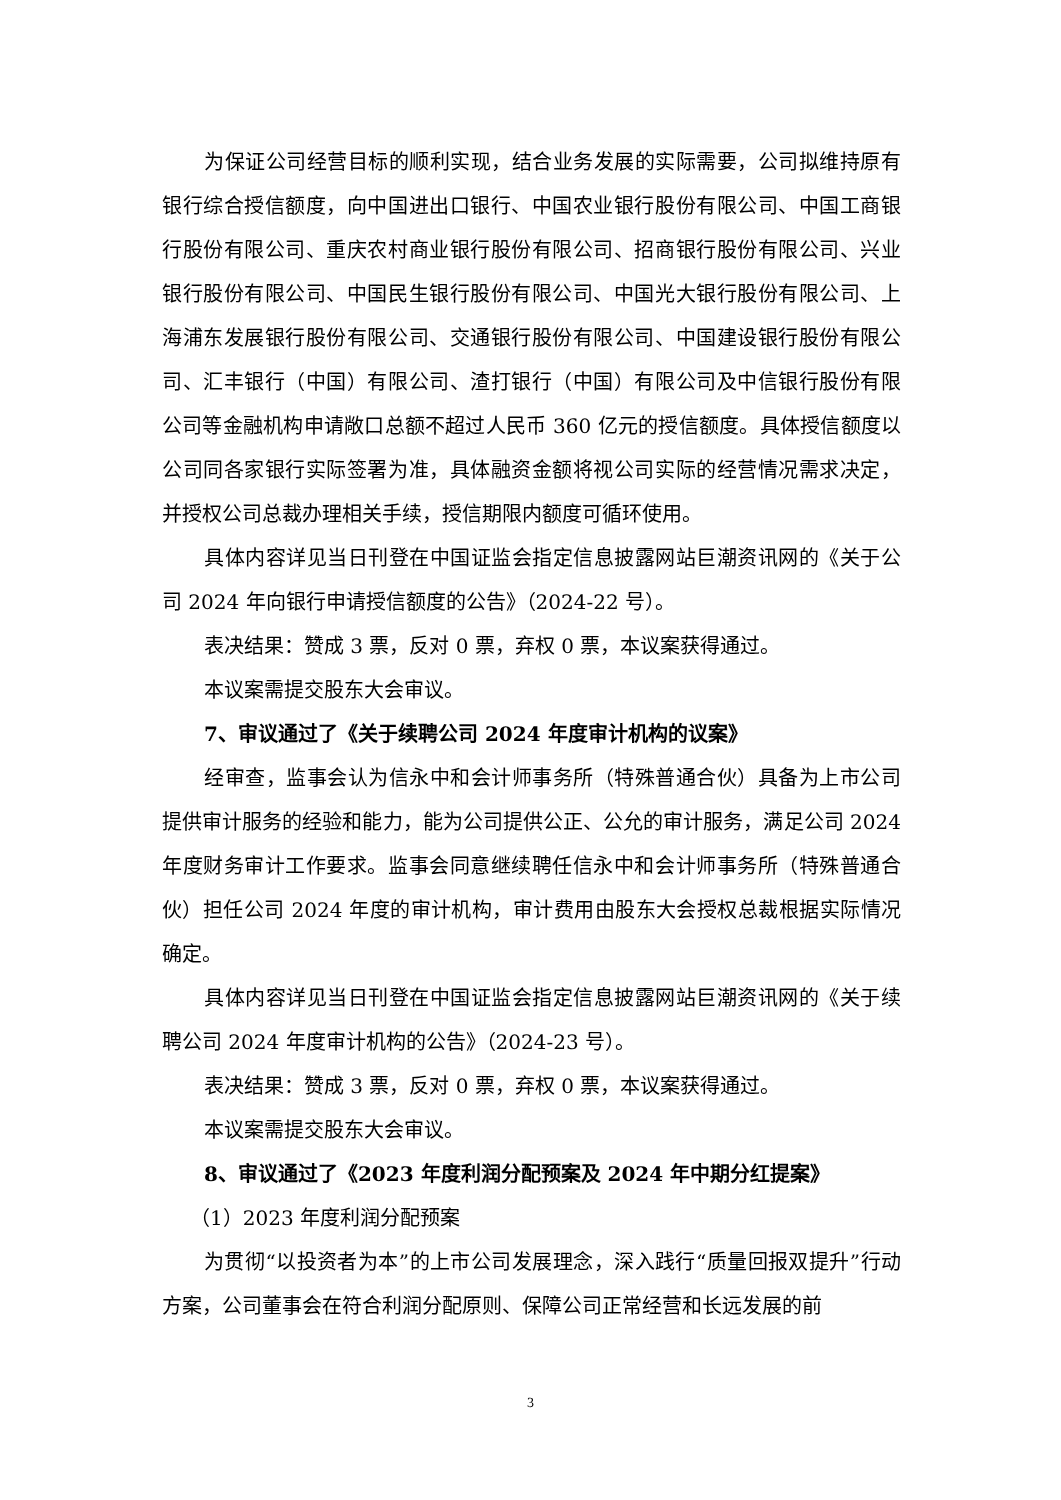为保证公司经营目标的顺利实现，结合业务发展的实际需要，公司拟维持原有银行综合授信额度，向中国进出口银行、中国农业银行股份有限公司、中国工商银行股份有限公司、重庆农村商业银行股份有限公司、招商银行股份有限公司、兴业银行股份有限公司、中国民生银行股份有限公司、中国光大银行股份有限公司、上海浦东发展银行股份有限公司、交通银行股份有限公司、中国建设银行股份有限公司、汇丰银行（中国）有限公司、渣打银行（中国）有限公司及中信银行股份有限公司等金融机构申请敞口总额不超过人民币 360 亿元的授信额度。具体授信额度以公司同各家银行实际签署为准，具体融资金额将视公司实际的经营情况需求决定，并授权公司总裁办理相关手续，授信期限内额度可循环使用。
具体内容详见当日刊登在中国证监会指定信息披露网站巨潮资讯网的《关于公司 2024 年向银行申请授信额度的公告》（2024-22 号）。
表决结果：赞成 3 票，反对 0 票，弃权 0 票，本议案获得通过。
本议案需提交股东大会审议。
7、审议通过了《关于续聘公司 2024 年度审计机构的议案》
经审查，监事会认为信永中和会计师事务所（特殊普通合伙）具备为上市公司提供审计服务的经验和能力，能为公司提供公正、公允的审计服务，满足公司 2024 年度财务审计工作要求。监事会同意继续聘任信永中和会计师事务所（特殊普通合伙）担任公司 2024 年度的审计机构，审计费用由股东大会授权总裁根据实际情况确定。
具体内容详见当日刊登在中国证监会指定信息披露网站巨潮资讯网的《关于续聘公司 2024 年度审计机构的公告》（2024-23 号）。
表决结果：赞成 3 票，反对 0 票，弃权 0 票，本议案获得通过。
本议案需提交股东大会审议。
8、审议通过了《2023 年度利润分配预案及 2024 年中期分红提案》
（1）2023 年度利润分配预案
为贯彻“以投资者为本”的上市公司发展理念，深入践行“质量回报双提升”行动方案，公司董事会在符合利润分配原则、保障公司正常经营和长远发展的前
3